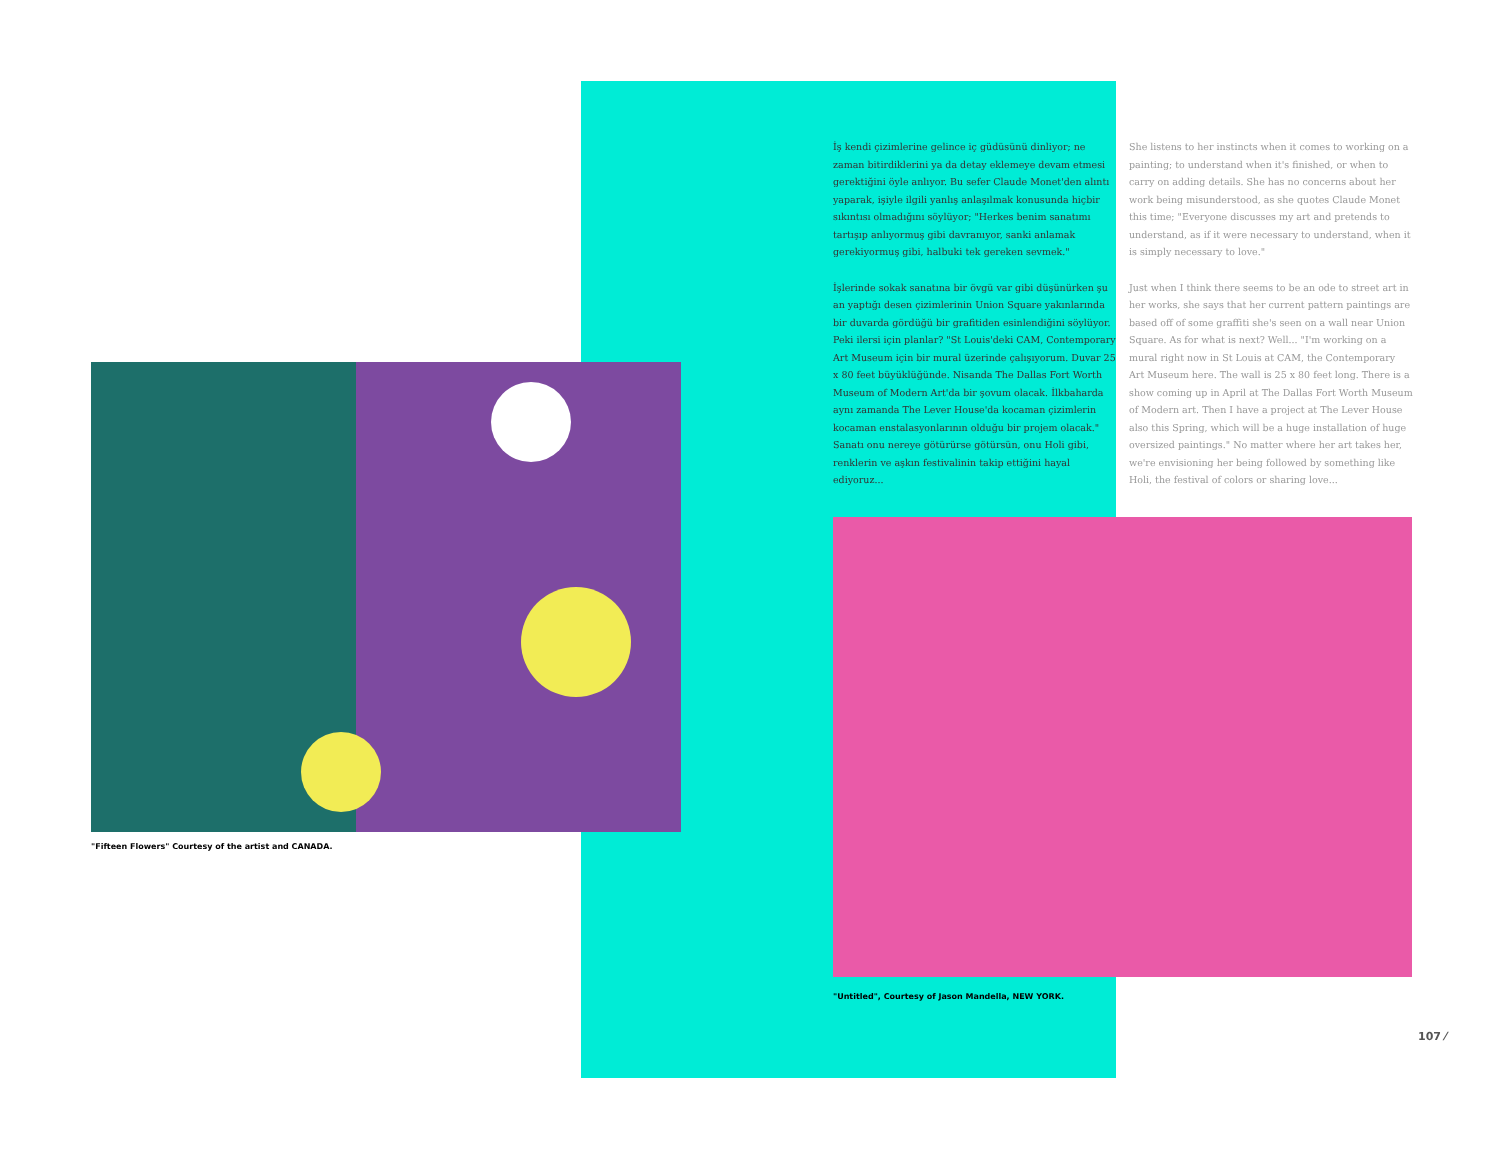İş kendi çizimlerine gelince iç güdüsünü dinliyor; ne zaman bitirdiklerini ya da detay eklemeye devam etmesi gerektiğini öyle anlıyor. Bu sefer Claude Monet'den alıntı yaparak, işiyle ilgili yanlış anlaşılmak konusunda hiçbir sıkıntısı olmadığını söylüyor; "Herkes benim sanatımı tartışıp anlıyormuş gibi davranıyor, sanki anlamak gerekiyormuş gibi, halbuki tek gereken sevmek."
İşlerinde sokak sanatına bir övgü var gibi düşünürken şu an yaptığı desen çizimlerinin Union Square yakınlarında bir duvarda gördüğü bir grafitiden esinlendiğini söylüyor. Peki ilersi için planlar? "St Louis'deki CAM, Contemporary Art Museum için bir mural üzerinde çalışıyorum. Duvar 25 x 80 feet büyüklüğünde. Nisanda The Dallas Fort Worth Museum of Modern Art'da bir şovum olacak. İlkbaharda aynı zamanda The Lever House'da kocaman çizimlerin kocaman enstalasyonlarının olduğu bir projem olacak." Sanatı onu nereye götürürse götürsün, onu Holi gibi, renklerin ve aşkın festivalinin takip ettiğini hayal ediyoruz...
She listens to her instincts when it comes to working on a painting; to understand when it's finished, or when to carry on adding details. She has no concerns about her work being misunderstood, as she quotes Claude Monet this time; "Everyone discusses my art and pretends to understand, as if it were necessary to understand, when it is simply necessary to love."
Just when I think there seems to be an ode to street art in her works, she says that her current pattern paintings are based off of some graffiti she's seen on a wall near Union Square. As for what is next? Well... "I'm working on a mural right now in St Louis at CAM, the Contemporary Art Museum here. The wall is 25 x 80 feet long. There is a show coming up in April at The Dallas Fort Worth Museum of Modern art. Then I have a project at The Lever House also this Spring, which will be a huge installation of huge oversized paintings." No matter where her art takes her, we're envisioning her being followed by something like Holi, the festival of colors or sharing love...
"Fifteen Flowers" Courtesy of the artist and CANADA.
"Untitled", Courtesy of Jason Mandella, NEW YORK.
107 ⁄